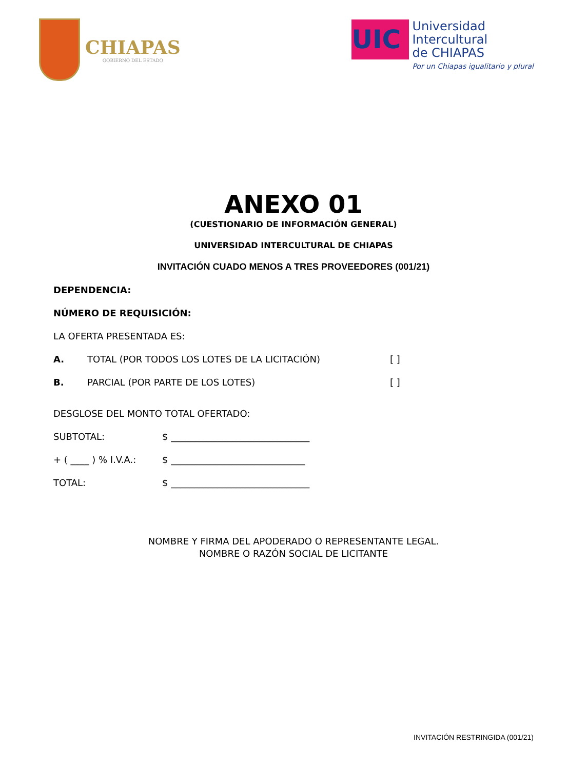CHIAPAS
GOBIERNO DEL ESTADO
UIC
Universidad
Intercultural
de CHIAPAS
Por un Chiapas igualitario y plural
ANEXO 01
(CUESTIONARIO DE INFORMACIÓN GENERAL)
UNIVERSIDAD INTERCULTURAL DE CHIAPAS
INVITACIÓN CUADO MENOS A TRES PROVEEDORES (001/21)
DEPENDENCIA:
NÚMERO DE REQUISICIÓN:
LA OFERTA PRESENTADA ES:
A. TOTAL (POR TODOS LOS LOTES DE LA LICITACIÓN) [ ]
B. PARCIAL (POR PARTE DE LOS LOTES) [ ]
DESGLOSE DEL MONTO TOTAL OFERTADO:
SUBTOTAL: $ ______________________________
+ ( ____ ) % I.V.A.: $ _____________________________
TOTAL: $ ______________________________
NOMBRE Y FIRMA DEL APODERADO O REPRESENTANTE LEGAL.
NOMBRE O RAZÓN SOCIAL DE LICITANTE
INVITACIÓN RESTRINGIDA (001/21)